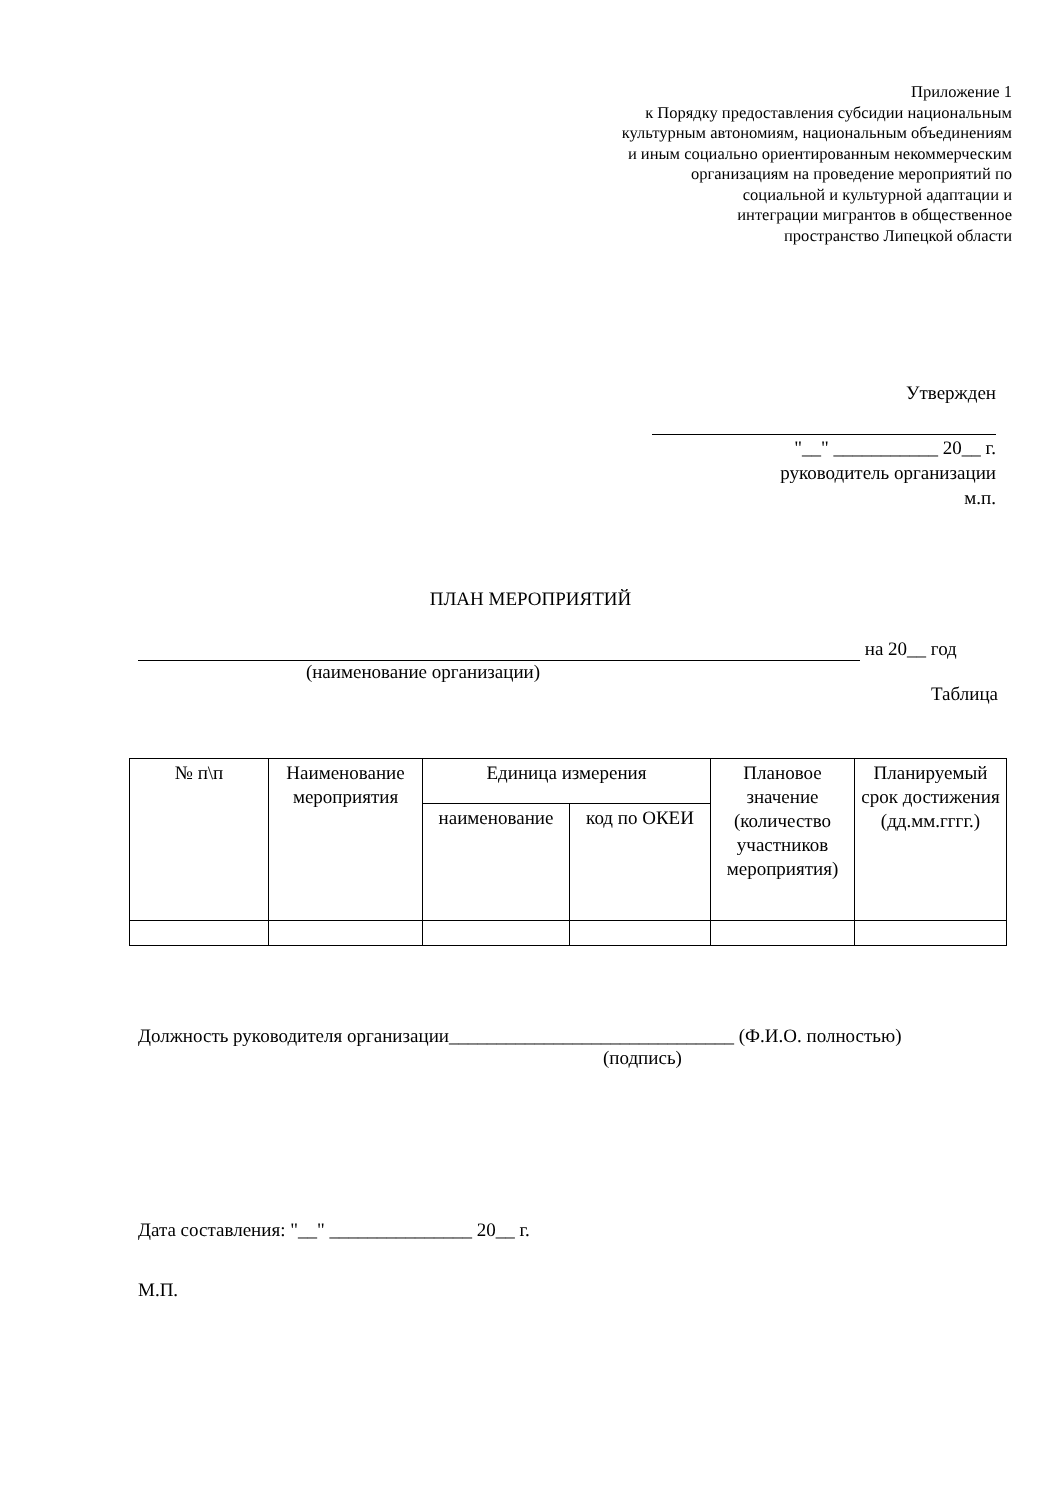Приложение 1
к Порядку предоставления субсидии национальным
культурным автономиям, национальным объединениям
и иным социально ориентированным некоммерческим
организациям на проведение мероприятий по
социальной и культурной адаптации и
интеграции мигрантов в общественное
пространство Липецкой области
Утвержден
"__" ___________ 20__ г.
руководитель организации
м.п.
ПЛАН МЕРОПРИЯТИЙ
на 20__ год
(наименование организации)
Таблица
| № п\п | Наименование мероприятия | Единица измерения | | Плановое значение (количество участников мероприятия) | Планируемый срок достижения (дд.мм.гггг.) |
| | | наименование | код по ОКЕИ | | |
Должность руководителя организации______________________________ (Ф.И.О. полностью)
(подпись)
Дата составления: "__" _______________ 20__ г.
М.П.